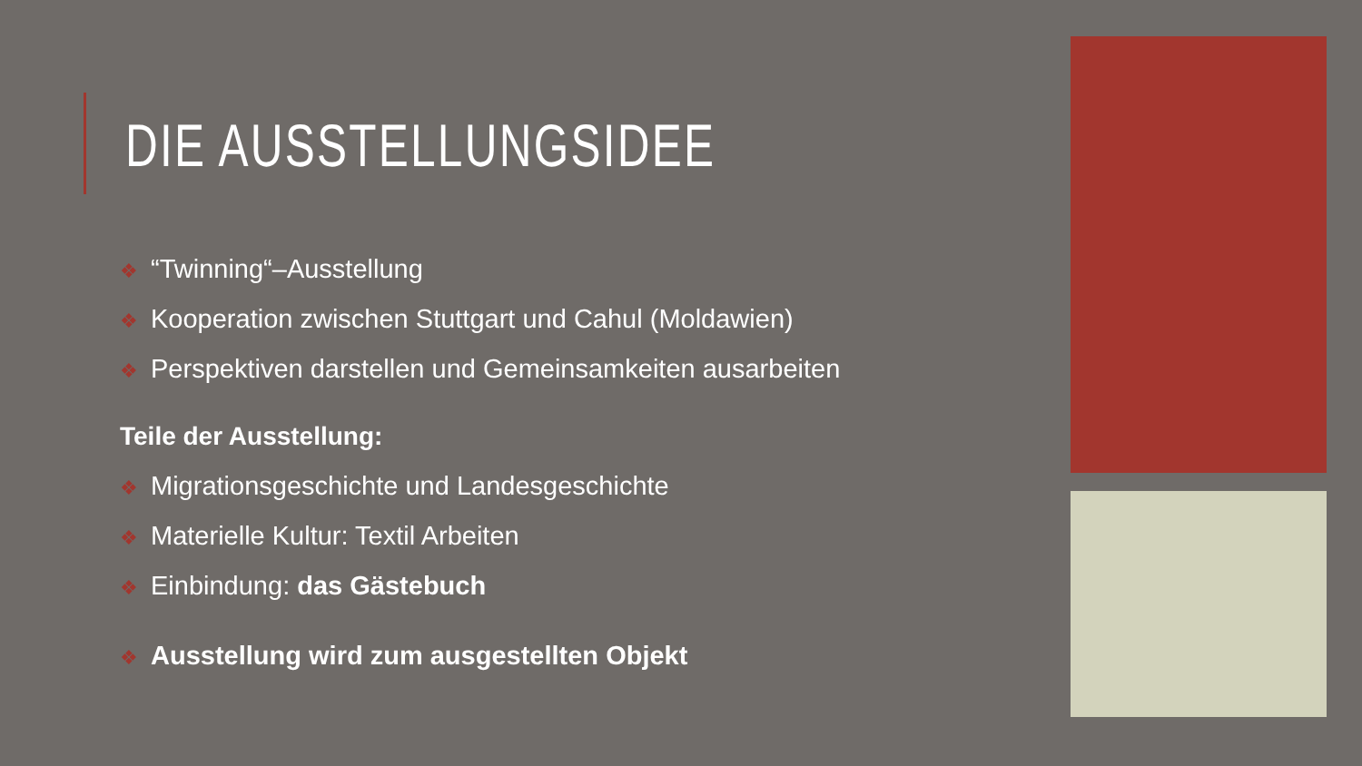DIE AUSSTELLUNGSIDEE
❖ “Twinning“–Ausstellung
❖ Kooperation zwischen Stuttgart und Cahul (Moldawien)
❖ Perspektiven darstellen und Gemeinsamkeiten ausarbeiten
Teile der Ausstellung:
❖ Migrationsgeschichte und Landesgeschichte
❖ Materielle Kultur: Textil Arbeiten
❖ Einbindung: das Gästebuch
❖ Ausstellung wird zum ausgestellten Objekt